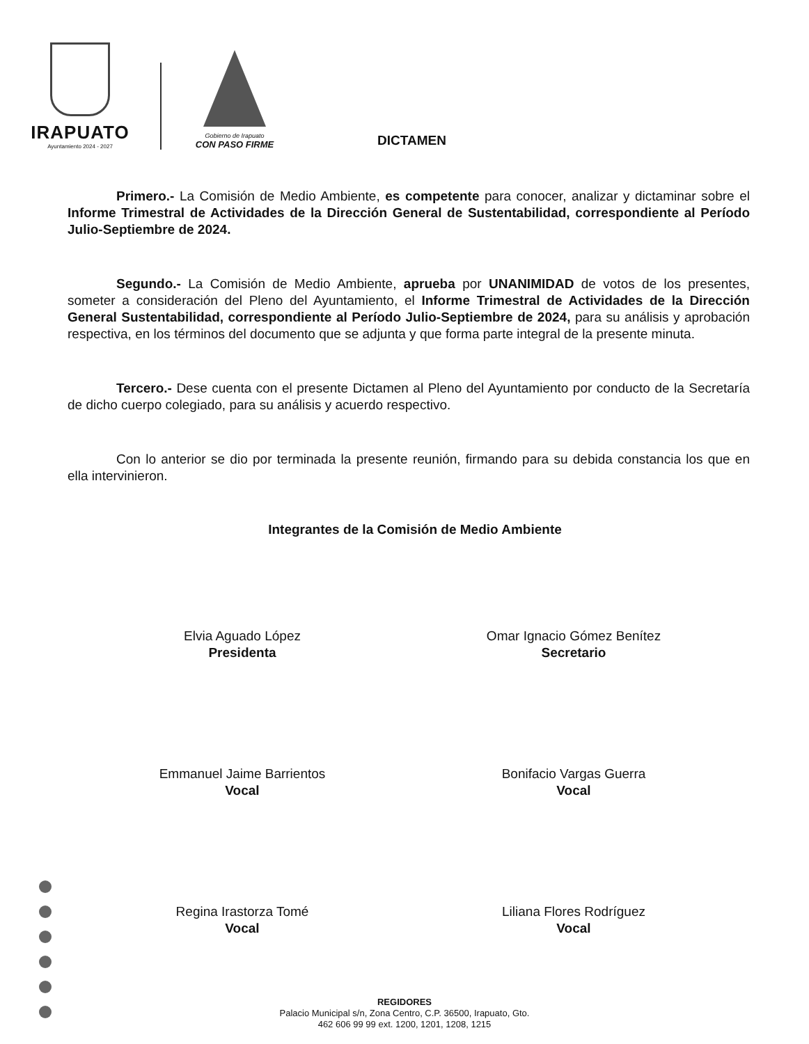IRAPUATO
Ayuntamiento 2024 - 2027
Gobierno de Irapuato
CON PASO FIRME
DICTAMEN
Primero.- La Comisión de Medio Ambiente, es competente para conocer, analizar y dictaminar sobre el Informe Trimestral de Actividades de la Dirección General de Sustentabilidad, correspondiente al Período Julio-Septiembre de 2024.
Segundo.- La Comisión de Medio Ambiente, aprueba por UNANIMIDAD de votos de los presentes, someter a consideración del Pleno del Ayuntamiento, el Informe Trimestral de Actividades de la Dirección General Sustentabilidad, correspondiente al Período Julio-Septiembre de 2024, para su análisis y aprobación respectiva, en los términos del documento que se adjunta y que forma parte integral de la presente minuta.
Tercero.- Dese cuenta con el presente Dictamen al Pleno del Ayuntamiento por conducto de la Secretaría de dicho cuerpo colegiado, para su análisis y acuerdo respectivo.
Con lo anterior se dio por terminada la presente reunión, firmando para su debida constancia los que en ella intervinieron.
Integrantes de la Comisión de Medio Ambiente
Elvia Aguado López
Presidenta
Omar Ignacio Gómez Benítez
Secretario
Emmanuel Jaime Barrientos
Vocal
Bonifacio Vargas Guerra
Vocal
Regina Irastorza Tomé
Vocal
Liliana Flores Rodríguez
Vocal
REGIDORES
Palacio Municipal s/n, Zona Centro, C.P. 36500, Irapuato, Gto.
462 606 99 99 ext. 1200, 1201, 1208, 1215